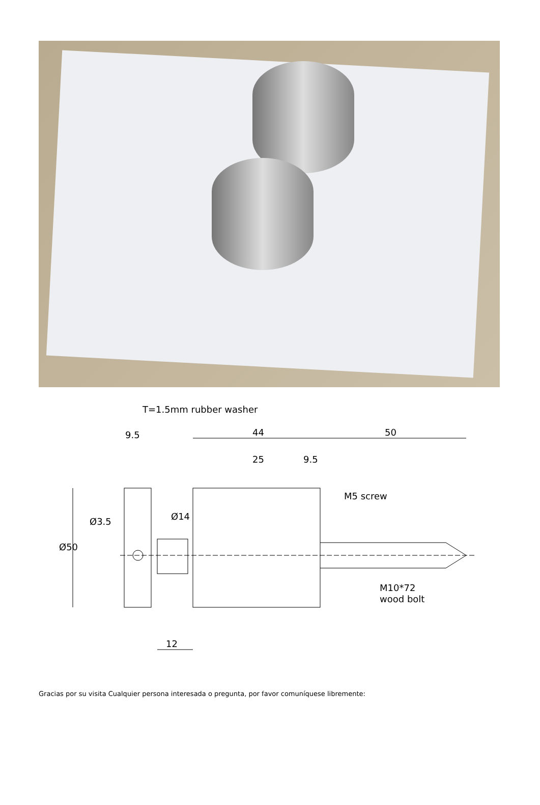T=1.5mm rubber washer
9.5
44
50
25
9.5
M5 screw
Ø50
Ø3.5
Ø14
M10*72
wood bolt
12
Gracias por su visita Cualquier persona interesada o pregunta, por favor comuníquese libremente: